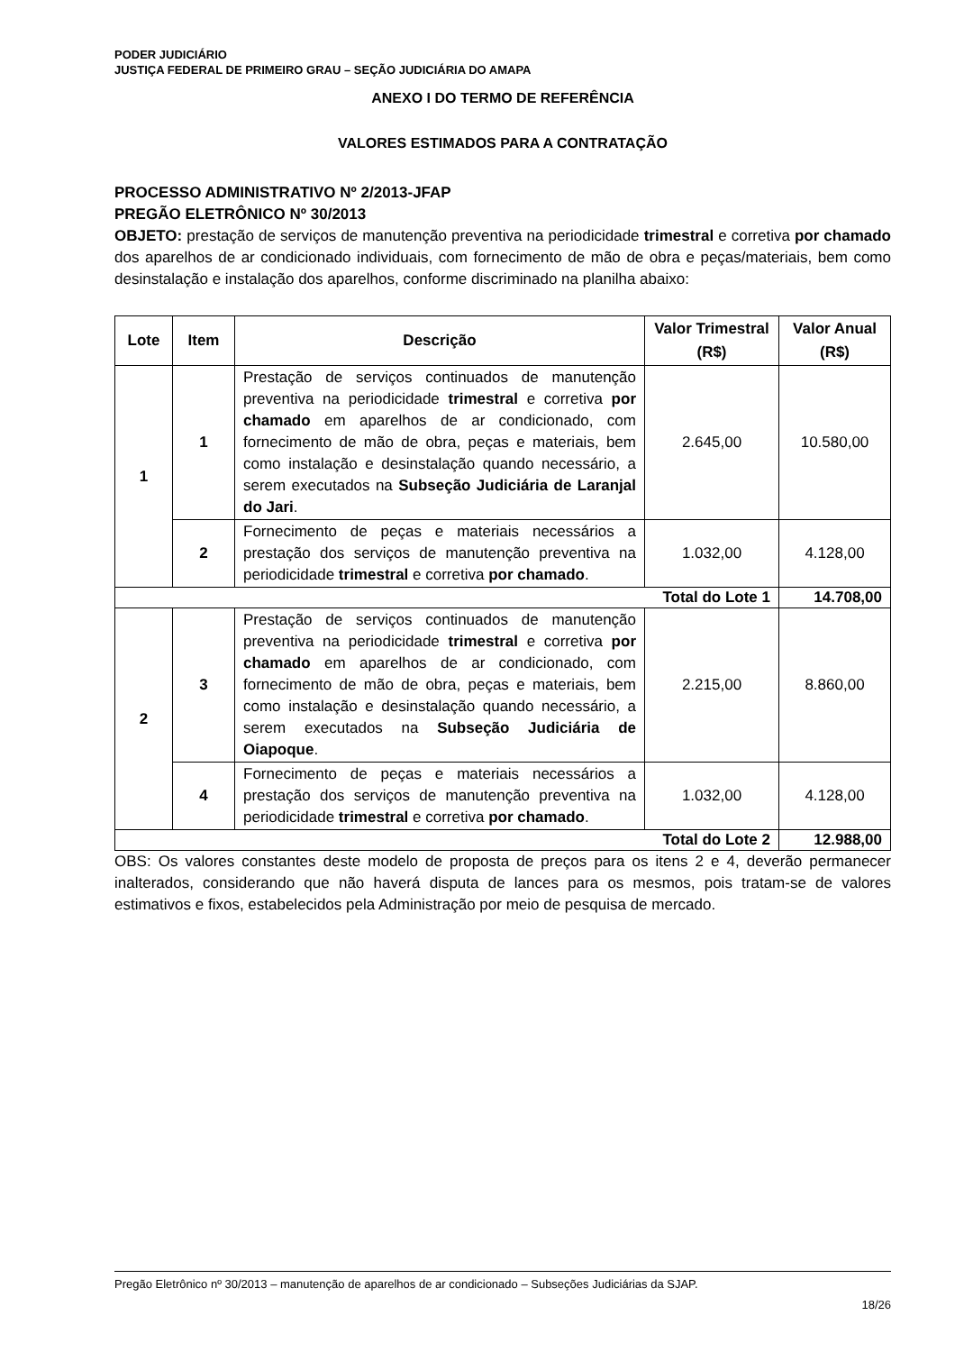PODER JUDICIÁRIO
JUSTIÇA FEDERAL DE PRIMEIRO GRAU – SEÇÃO JUDICIÁRIA DO AMAPA
ANEXO I DO TERMO DE REFERÊNCIA
VALORES ESTIMADOS PARA A CONTRATAÇÃO
PROCESSO ADMINISTRATIVO Nº 2/2013-JFAP
PREGÃO ELETRÔNICO Nº 30/2013
OBJETO: prestação de serviços de manutenção preventiva na periodicidade trimestral e corretiva por chamado dos aparelhos de ar condicionado individuais, com fornecimento de mão de obra e peças/materiais, bem como desinstalação e instalação dos aparelhos, conforme discriminado na planilha abaixo:
| Lote | Item | Descrição | Valor Trimestral (R$) | Valor Anual (R$) |
| --- | --- | --- | --- | --- |
| 1 | 1 | Prestação de serviços continuados de manutenção preventiva na periodicidade trimestral e corretiva por chamado em aparelhos de ar condicionado, com fornecimento de mão de obra, peças e materiais, bem como instalação e desinstalação quando necessário, a serem executados na Subseção Judiciária de Laranjal do Jari . | 2.645,00 | 10.580,00 |
| | 2 | Fornecimento de peças e materiais necessários a prestação dos serviços de manutenção preventiva na periodicidade trimestral e corretiva por chamado . | 1.032,00 | 4.128,00 |
| Total do Lote 1 | | | | 14.708,00 |
| 2 | 3 | Prestação de serviços continuados de manutenção preventiva na periodicidade trimestral e corretiva por chamado em aparelhos de ar condicionado, com fornecimento de mão de obra, peças e materiais, bem como instalação e desinstalação quando necessário, a serem executados na Subseção Judiciária de Oiapoque . | 2.215,00 | 8.860,00 |
| | 4 | Fornecimento de peças e materiais necessários a prestação dos serviços de manutenção preventiva na periodicidade trimestral e corretiva por chamado . | 1.032,00 | 4.128,00 |
| Total do Lote 2 | | | | 12.988,00 |
OBS: Os valores constantes deste modelo de proposta de preços para os itens 2 e 4, deverão permanecer inalterados, considerando que não haverá disputa de lances para os mesmos, pois tratam-se de valores estimativos e fixos, estabelecidos pela Administração por meio de pesquisa de mercado.
Pregão Eletrônico nº 30/2013 – manutenção de aparelhos de ar condicionado – Subseções Judiciárias da SJAP.
18/26